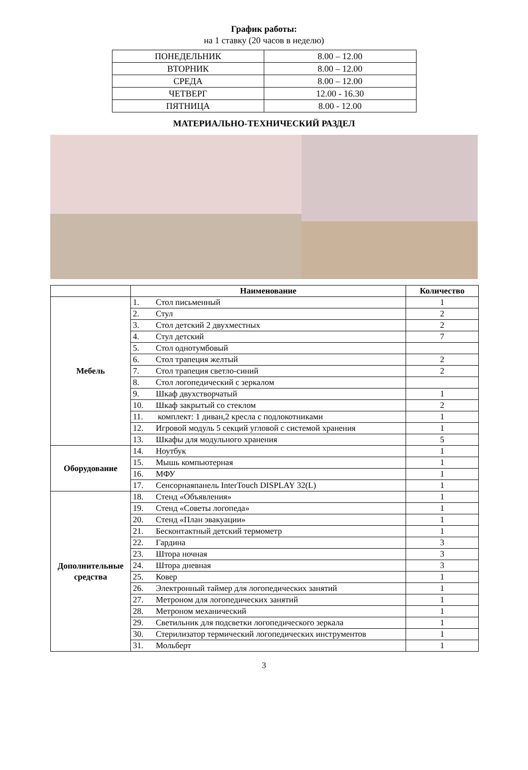График работы:
на 1 ставку (20 часов в неделю)
| ПОНЕДЕЛЬНИК | 8.00 – 12.00 |
| ВТОРНИК | 8.00 – 12.00 |
| СРЕДА | 8.00 – 12.00 |
| ЧЕТВЕРГ | 12.00 - 16.30 |
| ПЯТНИЦА | 8.00 - 12.00 |
МАТЕРИАЛЬНО-ТЕХНИЧЕСКИЙ РАЗДЕЛ
| | Наименование | Количество |
| --- | --- | --- |
| Мебель | 1. Стол письменный | 1 |
| | 2. Стул | 2 |
| | 3. Стол детский 2 двухместных | 2 |
| | 4. Стул детский | 7 |
| | 5. Стол однотумбовый | |
| | 6. Стол трапеция желтый | 2 |
| | 7. Стол трапеция светло-синий | 2 |
| | 8. Стол логопедический с зеркалом | |
| | 9. Шкаф двухстворчатый | 1 |
| | 10. Шкаф закрытый со стеклом | 2 |
| | 11. комплект: 1 диван,2 кресла с подлокотниками | 1 |
| | 12. Игровой модуль 5 секций угловой с системой хранения | 1 |
| | 13. Шкафы для модульного хранения | 5 |
| Оборудование | 14. Ноутбук | 1 |
| | 15. Мышь компьютерная | 1 |
| | 16. МФУ | 1 |
| | 17. Сенсорнаяпанель InterTouch DISPLAY 32(L) | 1 |
| Дополнительные средства | 18. Стенд «Объявления» | 1 |
| | 19. Стенд «Советы логопеда» | 1 |
| | 20. Стенд «План эвакуации» | 1 |
| | 21. Бесконтактный детский термометр | 1 |
| | 22. Гардина | 3 |
| | 23. Штора ночная | 3 |
| | 24. Штора дневная | 3 |
| | 25. Ковер | 1 |
| | 26. Электронный таймер для логопедических занятий | 1 |
| | 27. Метроном для логопедических занятий | 1 |
| | 28. Метроном механический | 1 |
| | 29. Светильник для подсветки логопедического зеркала | 1 |
| | 30. Стерилизатор термический логопедических инструментов | 1 |
| | 31. Мольберт | 1 |
3